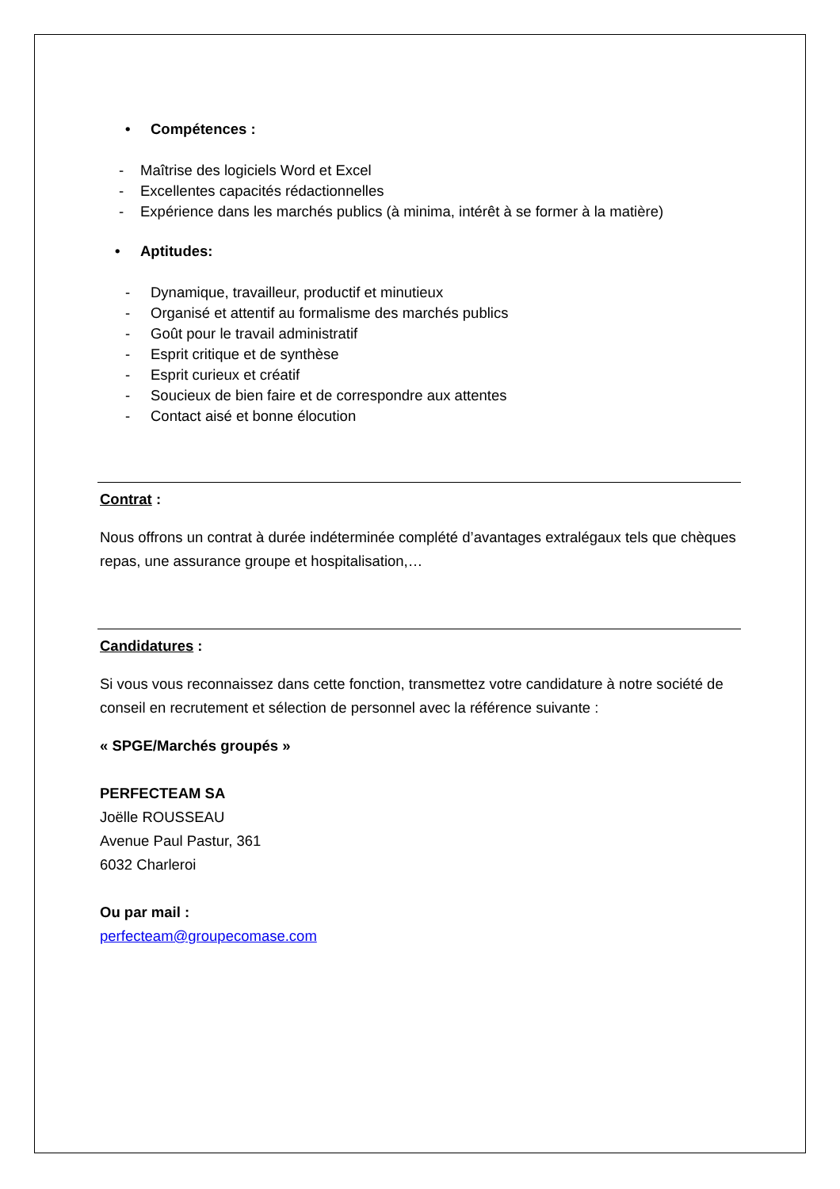• Compétences :
- Maîtrise des logiciels Word et Excel
- Excellentes capacités rédactionnelles
- Expérience dans les marchés publics (à minima, intérêt à se former à la matière)
• Aptitudes:
- Dynamique, travailleur, productif et minutieux
- Organisé et attentif au formalisme des marchés publics
- Goût pour le travail administratif
- Esprit critique et de synthèse
- Esprit curieux et créatif
- Soucieux de bien faire et de correspondre aux attentes
- Contact aisé et bonne élocution
Contrat :
Nous offrons un contrat à durée indéterminée complété d’avantages extralégaux tels que chèques repas, une assurance groupe et hospitalisation,…
Candidatures :
Si vous vous reconnaissez dans cette fonction, transmettez votre candidature à notre société de conseil en recrutement et sélection de personnel avec la référence suivante :
« SPGE/Marchés groupés »
PERFECTEAM SA
Joëlle ROUSSEAU
Avenue Paul Pastur, 361
6032 Charleroi
Ou par mail :
perfecteam@groupecomase.com